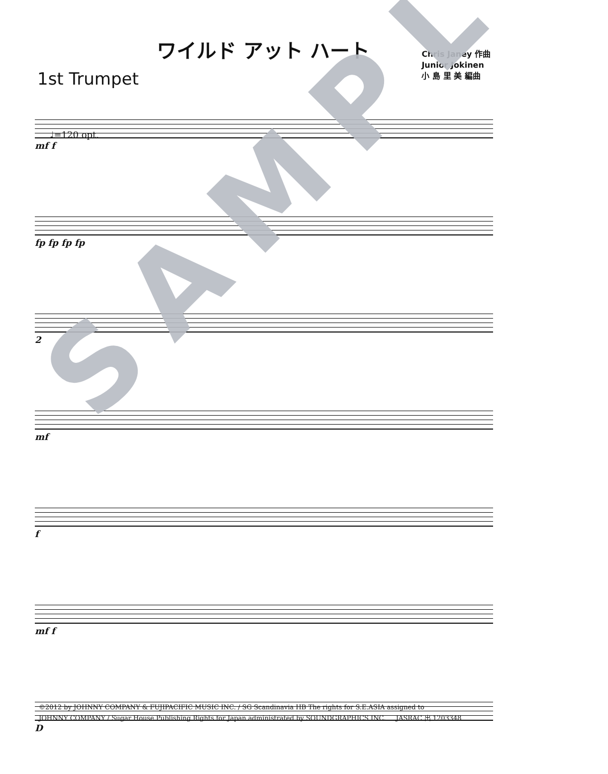ワイルド アット ハート
1st Trumpet
Chris Janey 作曲
Junior Jokinen
小 島 里 美 編曲
♩=120 opt.
mf f
fp fp fp fp
2
mf
f
mf f
D
SAMPLE
©2012 by JOHNNY COMPANY & FUJIPACIFIC MUSIC INC. / SG Scandinavia HB The rights for S.E.ASIA assigned to
JOHNNY COMPANY / Sugar House Publishing Rights for Japan administrated by SOUNDGRAPHICS INC. JASRAC 出 1203348